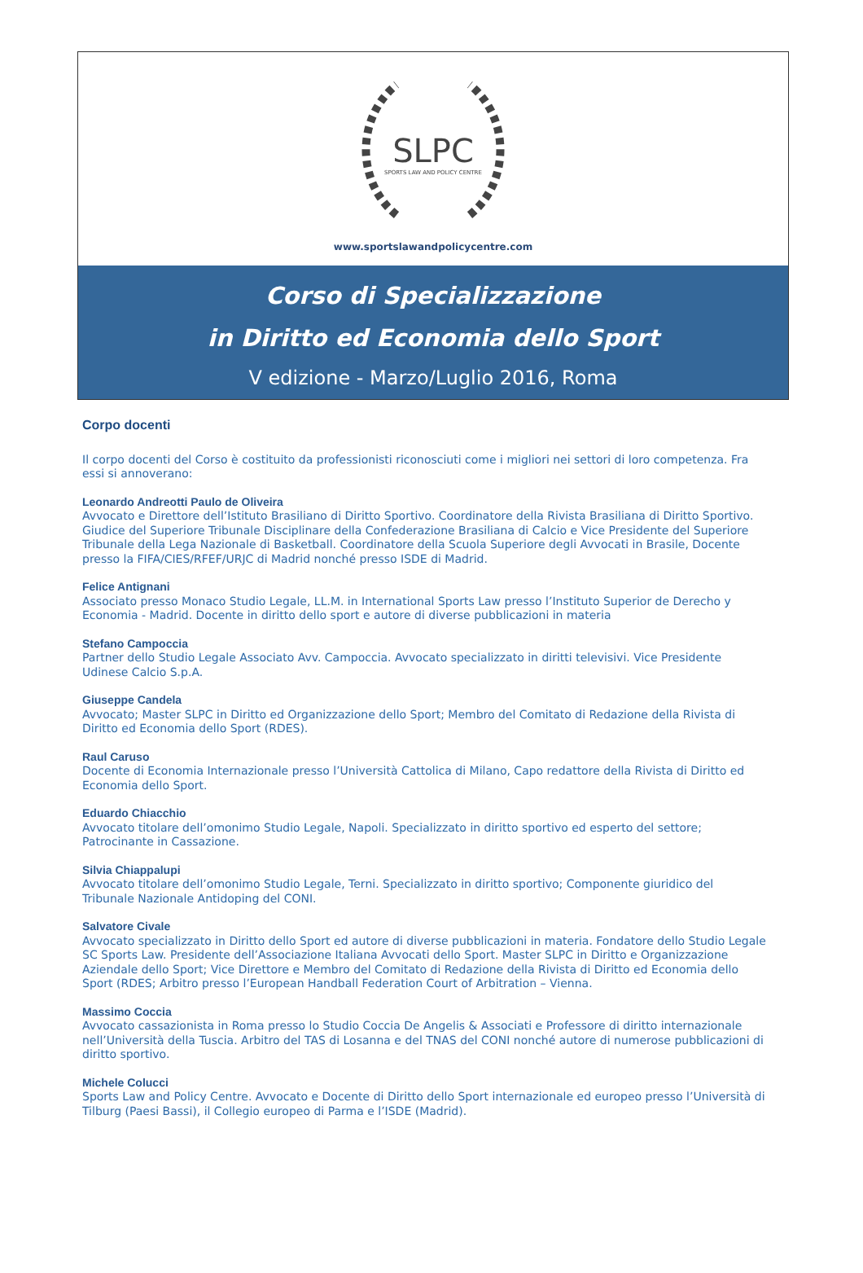SLPC
SPORTS LAW AND POLICY CENTRE
www.sportslawandpolicycentre.com
Corso di Specializzazione
in Diritto ed Economia dello Sport
V edizione - Marzo/Luglio 2016, Roma
Corpo docenti
Il corpo docenti del Corso è costituito da professionisti riconosciuti come i migliori nei settori di loro competenza. Fra essi si annoverano:
Leonardo Andreotti Paulo de Oliveira
Avvocato e Direttore dell’Istituto Brasiliano di Diritto Sportivo. Coordinatore della Rivista Brasiliana di Diritto Sportivo. Giudice del Superiore Tribunale Disciplinare della Confederazione Brasiliana di Calcio e Vice Presidente del Superiore Tribunale della Lega Nazionale di Basketball. Coordinatore della Scuola Superiore degli Avvocati in Brasile, Docente presso la FIFA/CIES/RFEF/URJC di Madrid nonché presso ISDE di Madrid.
Felice Antignani
Associato presso Monaco Studio Legale, LL.M. in International Sports Law presso l’Instituto Superior de Derecho y Economia - Madrid. Docente in diritto dello sport e autore di diverse pubblicazioni in materia
Stefano Campoccia
Partner dello Studio Legale Associato Avv. Campoccia. Avvocato specializzato in diritti televisivi. Vice Presidente Udinese Calcio S.p.A.
Giuseppe Candela
Avvocato; Master SLPC in Diritto ed Organizzazione dello Sport; Membro del Comitato di Redazione della Rivista di Diritto ed Economia dello Sport (RDES).
Raul Caruso
Docente di Economia Internazionale presso l’Università Cattolica di Milano, Capo redattore della Rivista di Diritto ed Economia dello Sport.
Eduardo Chiacchio
Avvocato titolare dell’omonimo Studio Legale, Napoli. Specializzato in diritto sportivo ed esperto del settore; Patrocinante in Cassazione.
Silvia Chiappalupi
Avvocato titolare dell’omonimo Studio Legale, Terni. Specializzato in diritto sportivo; Componente giuridico del Tribunale Nazionale Antidoping del CONI.
Salvatore Civale
Avvocato specializzato in Diritto dello Sport ed autore di diverse pubblicazioni in materia. Fondatore dello Studio Legale SC Sports Law. Presidente dell’Associazione Italiana Avvocati dello Sport. Master SLPC in Diritto e Organizzazione Aziendale dello Sport; Vice Direttore e Membro del Comitato di Redazione della Rivista di Diritto ed Economia dello Sport (RDES; Arbitro presso l’European Handball Federation Court of Arbitration – Vienna.
Massimo Coccia
Avvocato cassazionista in Roma presso lo Studio Coccia De Angelis & Associati e Professore di diritto internazionale nell’Università della Tuscia. Arbitro del TAS di Losanna e del TNAS del CONI nonché autore di numerose pubblicazioni di diritto sportivo.
Michele Colucci
Sports Law and Policy Centre. Avvocato e Docente di Diritto dello Sport internazionale ed europeo presso l’Università di Tilburg (Paesi Bassi), il Collegio europeo di Parma e l’ISDE (Madrid).